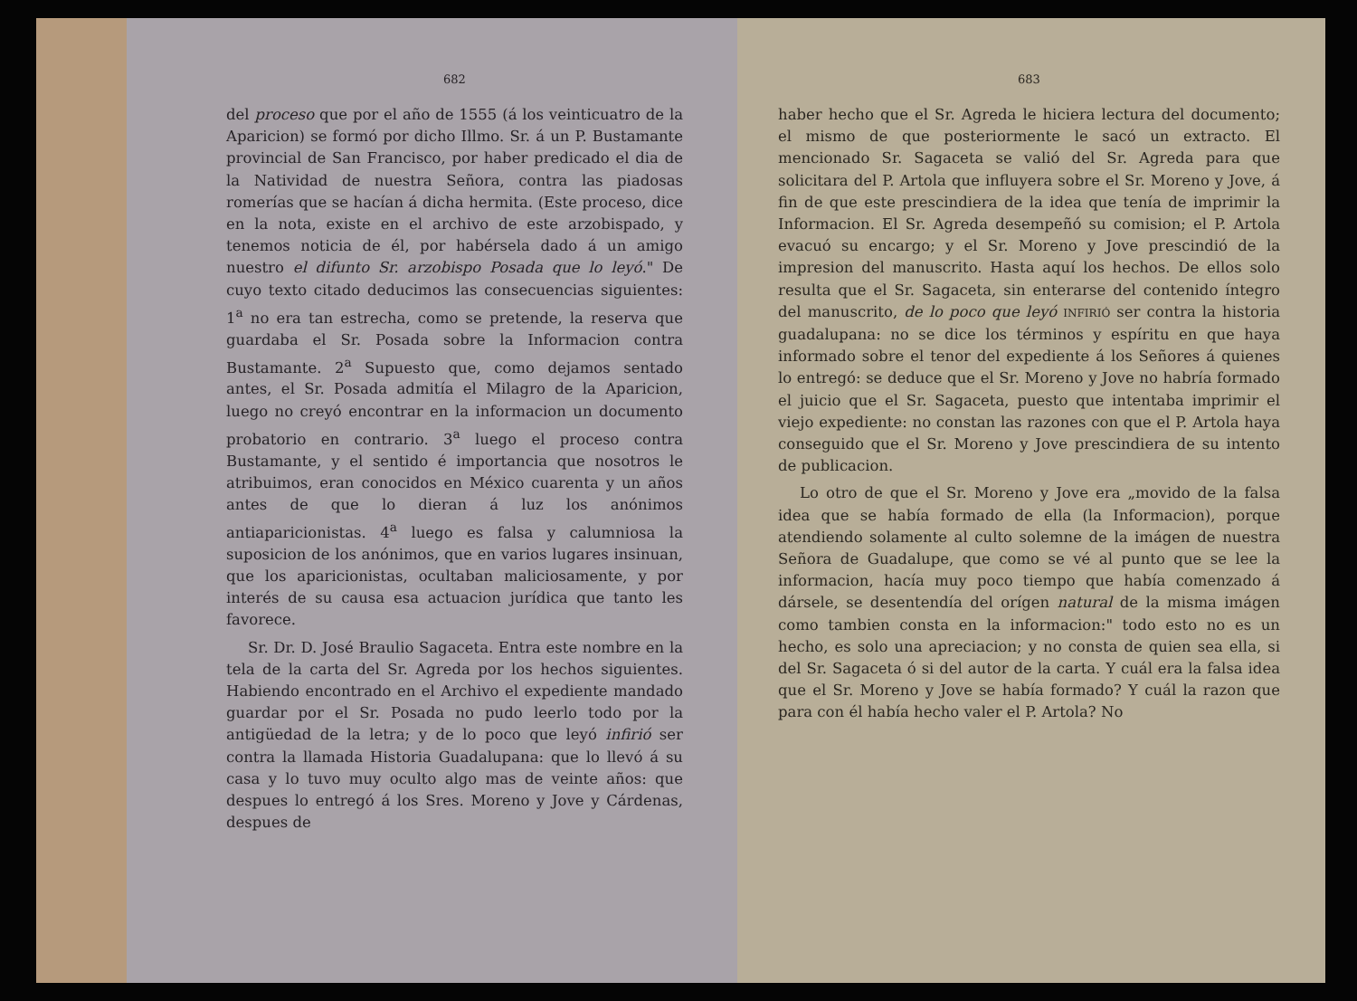682
del proceso que por el año de 1555 (á los veinticuatro de la Aparicion) se formó por dicho Illmo. Sr. á un P. Bustamante provincial de San Francisco, por haber predicado el dia de la Natividad de nuestra Señora, contra las piadosas romerías que se hacían á dicha hermita. (Este proceso, dice en la nota, existe en el archivo de este arzobispado, y tenemos noticia de él, por habérsela dado á un amigo nuestro el difunto Sr. arzobispo Posada que lo leyó." De cuyo texto citado deducimos las consecuencias siguientes: 1<sup>a</sup> no era tan estrecha, como se pretende, la reserva que guardaba el Sr. Posada sobre la Informacion contra Bustamante. 2<sup>a</sup> Supuesto que, como dejamos sentado antes, el Sr. Posada admitía el Milagro de la Aparicion, luego no creyó encontrar en la informacion un documento probatorio en contrario. 3<sup>a</sup> luego el proceso contra Bustamante, y el sentido é importancia que nosotros le atribuimos, eran conocidos en México cuarenta y un años antes de que lo dieran á luz los anónimos antiaparicionistas. 4<sup>a</sup> luego es falsa y calumniosa la suposicion de los anónimos, que en varios lugares insinuan, que los aparicionistas, ocultaban maliciosamente, y por interés de su causa esa actuacion jurídica que tanto les favorece.
Sr. Dr. D. José Braulio Sagaceta. Entra este nombre en la tela de la carta del Sr. Agreda por los hechos siguientes. Habiendo encontrado en el Archivo el expediente mandado guardar por el Sr. Posada no pudo leerlo todo por la antigüedad de la letra; y de lo poco que leyó infirió ser contra la llamada Historia Guadalupana: que lo llevó á su casa y lo tuvo muy oculto algo mas de veinte años: que despues lo entregó á los Sres. Moreno y Jove y Cárdenas, despues de
683
haber hecho que el Sr. Agreda le hiciera lectura del documento; el mismo de que posteriormente le sacó un extracto. El mencionado Sr. Sagaceta se valió del Sr. Agreda para que solicitara del P. Artola que influyera sobre el Sr. Moreno y Jove, á fin de que este prescindiera de la idea que tenía de imprimir la Informacion. El Sr. Agreda desempeñó su comision; el P. Artola evacuó su encargo; y el Sr. Moreno y Jove prescindió de la impresion del manuscrito. Hasta aquí los hechos. De ellos solo resulta que el Sr. Sagaceta, sin enterarse del contenido íntegro del manuscrito, de lo poco que leyó INFIRIÓ ser contra la historia guadalupana: no se dice los términos y espíritu en que haya informado sobre el tenor del expediente á los Señores á quienes lo entregó: se deduce que el Sr. Moreno y Jove no habría formado el juicio que el Sr. Sagaceta, puesto que intentaba imprimir el viejo expediente: no constan las razones con que el P. Artola haya conseguido que el Sr. Moreno y Jove prescindiera de su intento de publicacion.
Lo otro de que el Sr. Moreno y Jove era „movido de la falsa idea que se había formado de ella (la Informacion), porque atendiendo solamente al culto solemne de la imágen de nuestra Señora de Guadalupe, que como se vé al punto que se lee la informacion, hacía muy poco tiempo que había comenzado á dársele, se desentendía del orígen natural de la misma imágen como tambien consta en la informacion:" todo esto no es un hecho, es solo una apreciacion; y no consta de quien sea ella, si del Sr. Sagaceta ó si del autor de la carta. Y cuál era la falsa idea que el Sr. Moreno y Jove se había formado? Y cuál la razon que para con él había hecho valer el P. Artola? No